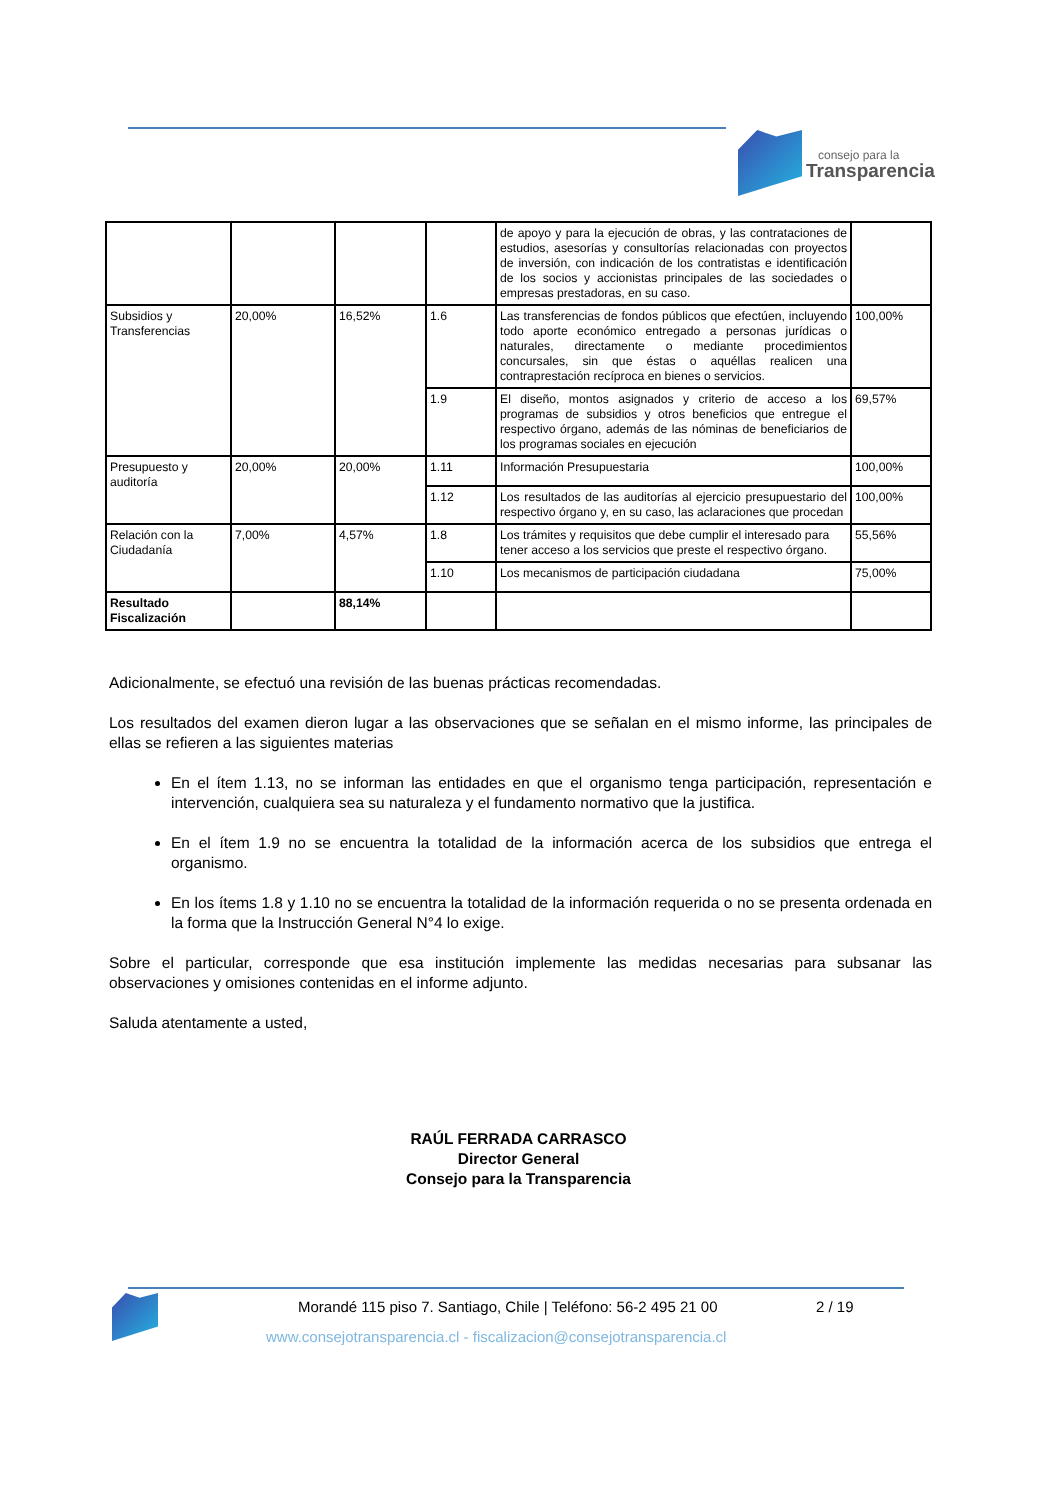consejo para la
Transparencia
| | | | | de apoyo y para la ejecución de obras, y las contrataciones de estudios, asesorías y consultorías relacionadas con proyectos de inversión, con indicación de los contratistas e identificación de los socios y accionistas principales de las sociedades o empresas prestadoras, en su caso. | |
| Subsidios y Transferencias | 20,00% | 16,52% | 1.6 | Las transferencias de fondos públicos que efectúen, incluyendo todo aporte económico entregado a personas jurídicas o naturales, directamente o mediante procedimientos concursales, sin que éstas o aquéllas realicen una contraprestación recíproca en bienes o servicios. | 100,00% |
| | | | 1.9 | El diseño, montos asignados y criterio de acceso a los programas de subsidios y otros beneficios que entregue el respectivo órgano, además de las nóminas de beneficiarios de los programas sociales en ejecución | 69,57% |
| Presupuesto y auditoría | 20,00% | 20,00% | 1.11 | Información Presupuestaria | 100,00% |
| | | | 1.12 | Los resultados de las auditorías al ejercicio presupuestario del respectivo órgano y, en su caso, las aclaraciones que procedan | 100,00% |
| Relación con la Ciudadanía | 7,00% | 4,57% | 1.8 | Los trámites y requisitos que debe cumplir el interesado para tener acceso a los servicios que preste el respectivo órgano. | 55,56% |
| | | | 1.10 | Los mecanismos de participación ciudadana | 75,00% |
| Resultado Fiscalización | | 88,14% | | | |
Adicionalmente, se efectuó una revisión de las buenas prácticas recomendadas.
Los resultados del examen dieron lugar a las observaciones que se señalan en el mismo informe, las principales de ellas se refieren a las siguientes materias
En el ítem 1.13, no se informan las entidades en que el organismo tenga participación, representación e intervención, cualquiera sea su naturaleza y el fundamento normativo que la justifica.
En el ítem 1.9 no se encuentra la totalidad de la información acerca de los subsidios que entrega el organismo.
En los ítems 1.8 y 1.10 no se encuentra la totalidad de la información requerida o no se presenta ordenada en la forma que la Instrucción General N°4 lo exige.
Sobre el particular, corresponde que esa institución implemente las medidas necesarias para subsanar las observaciones y omisiones contenidas en el informe adjunto.
Saluda atentamente a usted,
RAÚL FERRADA CARRASCO
Director General
Consejo para la Transparencia
Morandé 115 piso 7. Santiago, Chile | Teléfono: 56-2 495 21 00
2 / 19
www.consejotransparencia.cl - fiscalizacion@consejotransparencia.cl